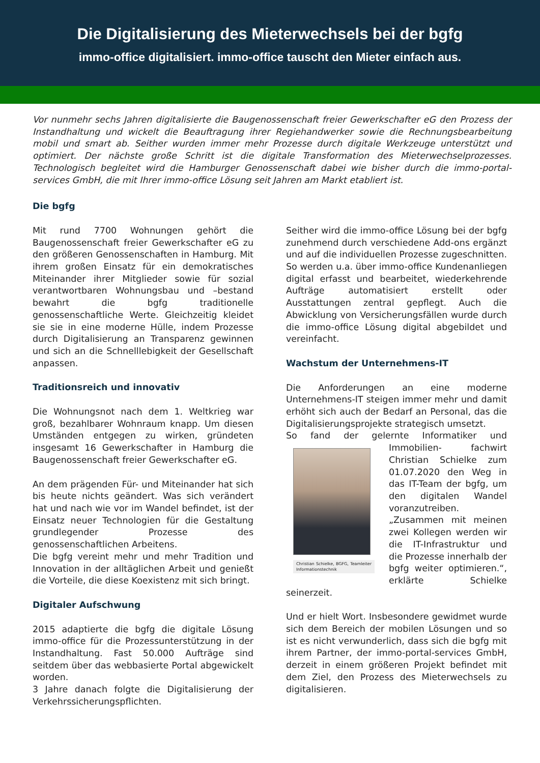Die Digitalisierung des Mieterwechsels bei der bgfg
immo-office digitalisiert. immo-office tauscht den Mieter einfach aus.
Vor nunmehr sechs Jahren digitalisierte die Baugenossenschaft freier Gewerkschafter eG den Prozess der Instandhaltung und wickelt die Beauftragung ihrer Regiehandwerker sowie die Rechnungsbearbeitung mobil und smart ab. Seither wurden immer mehr Prozesse durch digitale Werkzeuge unterstützt und optimiert. Der nächste große Schritt ist die digitale Transformation des Mieterwechselprozesses. Technologisch begleitet wird die Hamburger Genossenschaft dabei wie bisher durch die immo-portal-services GmbH, die mit Ihrer immo-office Lösung seit Jahren am Markt etabliert ist.
Die bgfg
Mit rund 7700 Wohnungen gehört die Baugenossenschaft freier Gewerkschafter eG zu den größeren Genossenschaften in Hamburg. Mit ihrem großen Einsatz für ein demokratisches Miteinander ihrer Mitglieder sowie für sozial verantwortbaren Wohnungsbau und –bestand bewahrt die bgfg traditionelle genossenschaftliche Werte. Gleichzeitig kleidet sie sie in eine moderne Hülle, indem Prozesse durch Digitalisierung an Transparenz gewinnen und sich an die Schnelllebigkeit der Gesellschaft anpassen.
Traditionsreich und innovativ
Die Wohnungsnot nach dem 1. Weltkrieg war groß, bezahlbarer Wohnraum knapp. Um diesen Umständen entgegen zu wirken, gründeten insgesamt 16 Gewerkschafter in Hamburg die Baugenossenschaft freier Gewerkschafter eG.
An dem prägenden Für- und Miteinander hat sich bis heute nichts geändert. Was sich verändert hat und nach wie vor im Wandel befindet, ist der Einsatz neuer Technologien für die Gestaltung grundlegender Prozesse des genossenschaftlichen Arbeitens.
Die bgfg vereint mehr und mehr Tradition und Innovation in der alltäglichen Arbeit und genießt die Vorteile, die diese Koexistenz mit sich bringt.
Digitaler Aufschwung
2015 adaptierte die bgfg die digitale Lösung immo-office für die Prozessunterstützung in der Instandhaltung. Fast 50.000 Aufträge sind seitdem über das webbasierte Portal abgewickelt worden.
3 Jahre danach folgte die Digitalisierung der Verkehrssicherungspflichten.
Seither wird die immo-office Lösung bei der bgfg zunehmend durch verschiedene Add-ons ergänzt und auf die individuellen Prozesse zugeschnitten. So werden u.a. über immo-office Kundenanliegen digital erfasst und bearbeitet, wiederkehrende Aufträge automatisiert erstellt oder Ausstattungen zentral gepflegt. Auch die Abwicklung von Versicherungsfällen wurde durch die immo-office Lösung digital abgebildet und vereinfacht.
Wachstum der Unternehmens-IT
Die Anforderungen an eine moderne Unternehmens-IT steigen immer mehr und damit erhöht sich auch der Bedarf an Personal, das die Digitalisierungsprojekte strategisch umsetzt.
So fand der gelernte Informatiker und Immobilien- Christian Schielke, BGFG, Teamleiter Informationstechnik fachwirt Christian Schielke zum 01.07.2020 den Weg in das IT-Team der bgfg, um den digitalen Wandel voranzutreiben. „Zusammen mit meinen zwei Kollegen werden wir die IT-Infrastruktur und die Prozesse innerhalb der bgfg weiter optimieren.“, erklärte Schielke seinerzeit.
Und er hielt Wort. Insbesondere gewidmet wurde sich dem Bereich der mobilen Lösungen und so ist es nicht verwunderlich, dass sich die bgfg mit ihrem Partner, der immo-portal-services GmbH, derzeit in einem größeren Projekt befindet mit dem Ziel, den Prozess des Mieterwechsels zu digitalisieren.